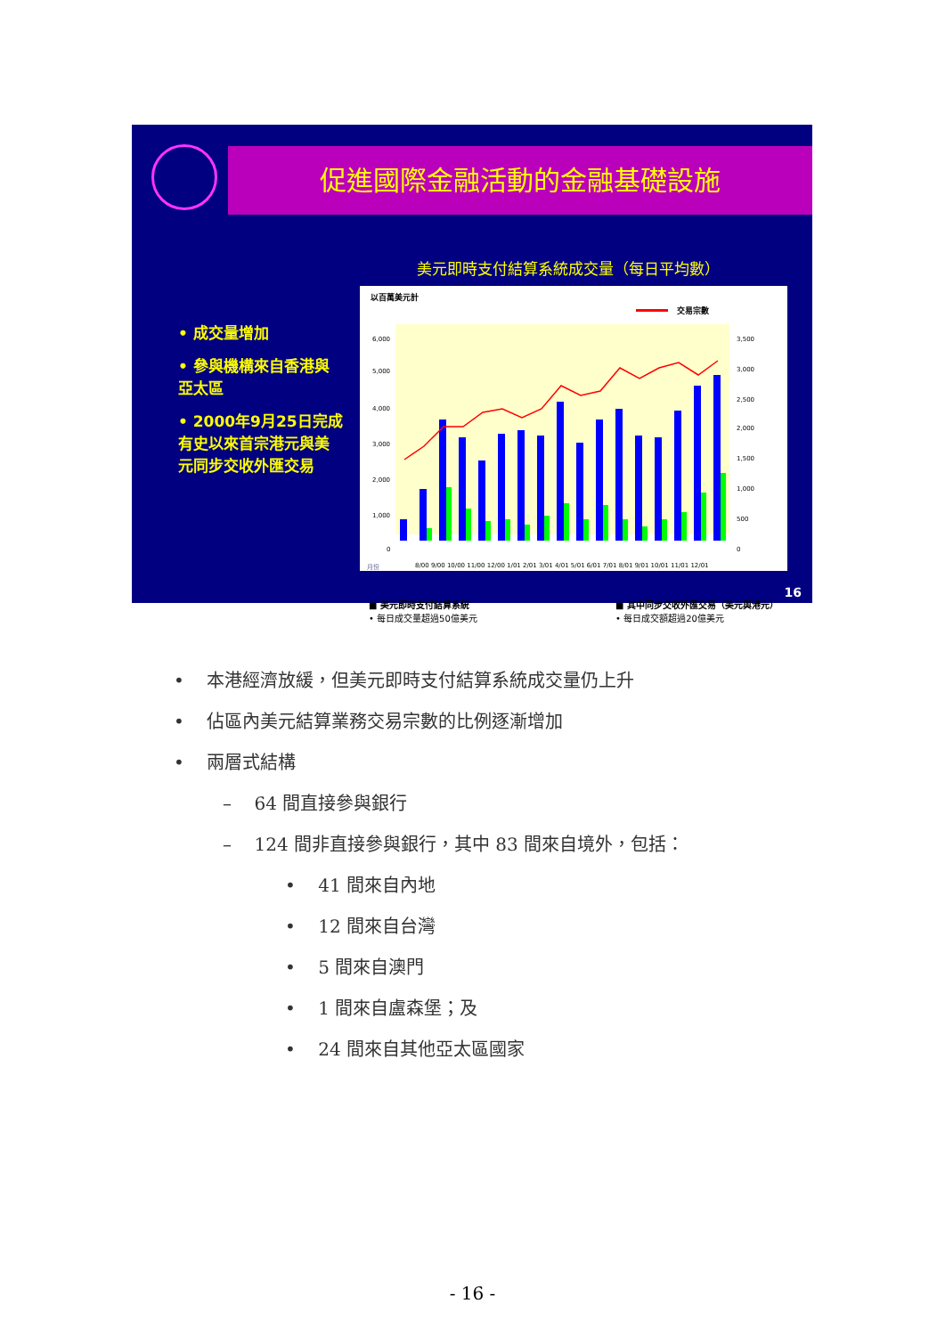促進國際金融活動的金融基礎設施
• 成交量增加
• 參與機構來自香港與亞太區
• 2000年9月25日完成有史以來首宗港元與美元同步交收外匯交易
美元即時支付結算系統成交量（每日平均數）
以百萬美元計
交易宗數
6,000
5,000
4,000
3,000
2,000
1,000
0
3,500
3,000
2,500
2,000
1,500
1,000
500
0
月份
8/00 9/00 10/00 11/00 12/00 1/01 2/01 3/01 4/01 5/01 6/01 7/01 8/01 9/01 10/01 11/01 12/01
■ 美元即時支付結算系統
• 每日成交量超過50億美元
■ 其中同步交收外匯交易（美元與港元）
• 每日成交額超過20億美元
16
• 本港經濟放緩，但美元即時支付結算系統成交量仍上升
• 佔區內美元結算業務交易宗數的比例逐漸增加
• 兩層式結構
– 64 間直接參與銀行
– 124 間非直接參與銀行，其中 83 間來自境外，包括：
• 41 間來自內地
• 12 間來自台灣
• 5 間來自澳門
• 1 間來自盧森堡；及
• 24 間來自其他亞太區國家
- 16 -